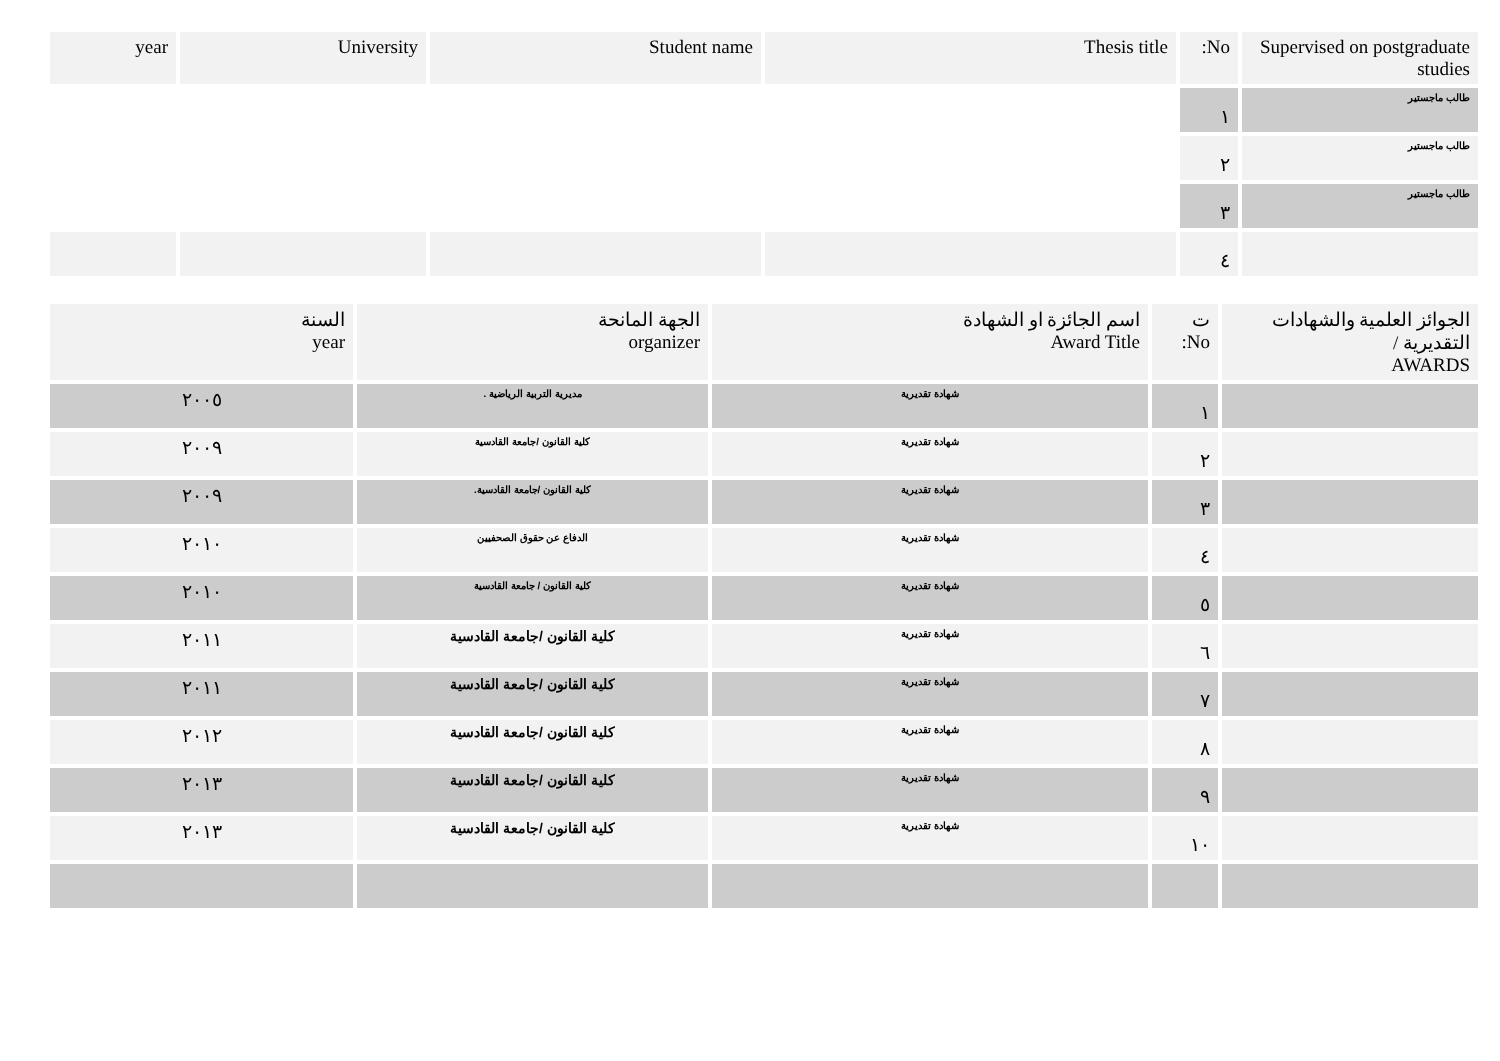| Supervised on postgraduate studies | No: | Thesis title | Student name | University | year |
| طالب ماجستير | ١ | | | | |
| طالب ماجستير | ٢ | | | | |
| طالب ماجستير | ٣ | | | | |
| | ٤ | | | | |
| الجوائز العلمية والشهادات التقديرية / AWARDS | ت No: | اسم الجائزة او الشهادة Award Title | الجهة المانحة organizer | السنة year |
| | ١ | شهادة تقديرية | مديرية التربية الرياضية . | ٢٠٠٥ |
| | ٢ | شهادة تقديرية | كلية القانون /جامعة القادسية | ٢٠٠٩ |
| | ٣ | شهادة تقديرية | كلية القانون /جامعة القادسية. | ٢٠٠٩ |
| | ٤ | شهادة تقديرية | الدفاع عن حقوق الصحفيين | ٢٠١٠ |
| | ٥ | شهادة تقديرية | كلية القانون / جامعة القادسية | ٢٠١٠ |
| | ٦ | شهادة تقديرية | كلية القانون /جامعة القادسية | ٢٠١١ |
| | ٧ | شهادة تقديرية | كلية القانون /جامعة القادسية | ٢٠١١ |
| | ٨ | شهادة تقديرية | كلية القانون /جامعة القادسية | ٢٠١٢ |
| | ٩ | شهادة تقديرية | كلية القانون /جامعة القادسية | ٢٠١٣ |
| | ١٠ | شهادة تقديرية | كلية القانون /جامعة القادسية | ٢٠١٣ |